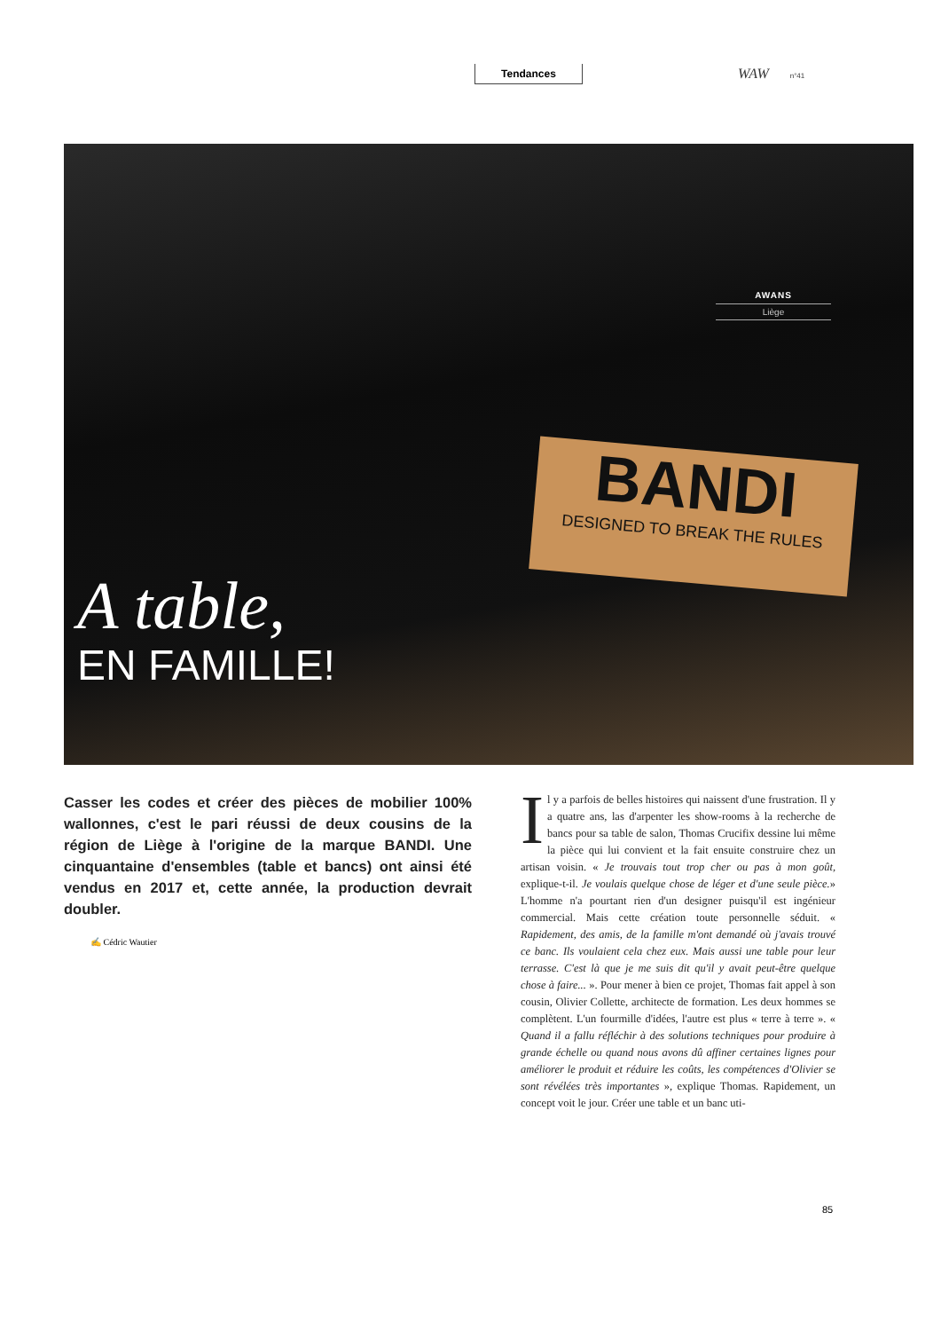Tendances WAW n°41
AWANS
Liège
BANDI
DESIGNED TO BREAK THE RULES
A table,
EN FAMILLE!
Casser les codes et créer des pièces de mobilier 100% wallonnes, c'est le pari réussi de deux cousins de la région de Liège à l'origine de la marque BANDI. Une cinquantaine d'ensembles (table et bancs) ont ainsi été vendus en 2017 et, cette année, la production devrait doubler.
✍ Cédric Wautier
Il y a parfois de belles histoires qui naissent d'une frustration. Il y a quatre ans, las d'arpenter les show-rooms à la recherche de bancs pour sa table de salon, Thomas Crucifix dessine lui même la pièce qui lui convient et la fait ensuite construire chez un artisan voisin. « Je trouvais tout trop cher ou pas à mon goût, explique-t-il. Je voulais quelque chose de léger et d'une seule pièce.» L'homme n'a pourtant rien d'un designer puisqu'il est ingénieur commercial. Mais cette création toute personnelle séduit. « Rapidement, des amis, de la famille m'ont demandé où j'avais trouvé ce banc. Ils voulaient cela chez eux. Mais aussi une table pour leur terrasse. C'est là que je me suis dit qu'il y avait peut-être quelque chose à faire... ». Pour mener à bien ce projet, Thomas fait appel à son cousin, Olivier Collette, architecte de formation. Les deux hommes se complètent. L'un fourmille d'idées, l'autre est plus « terre à terre ». « Quand il a fallu réfléchir à des solutions techniques pour produire à grande échelle ou quand nous avons dû affiner certaines lignes pour améliorer le produit et réduire les coûts, les compétences d'Olivier se sont révélées très importantes », explique Thomas. Rapidement, un concept voit le jour. Créer une table et un banc uti-
85